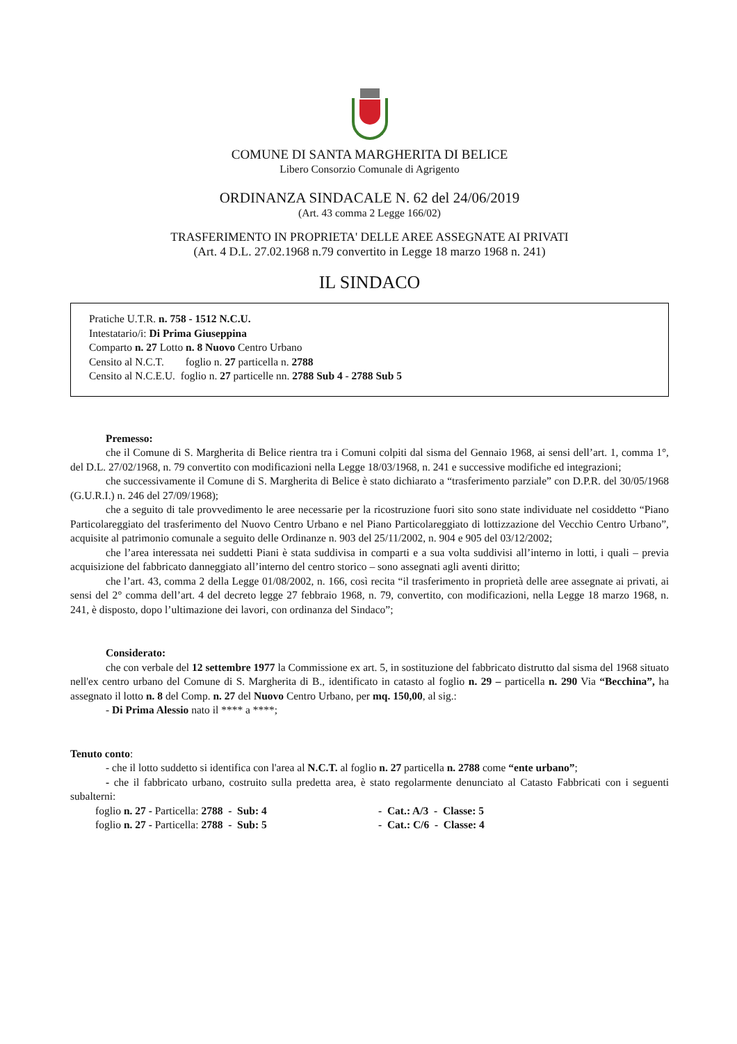COMUNE DI SANTA MARGHERITA DI BELICE
Libero Consorzio Comunale di Agrigento
ORDINANZA SINDACALE N. 62 del 24/06/2019
(Art. 43 comma 2 Legge 166/02)
TRASFERIMENTO IN PROPRIETA' DELLE AREE ASSEGNATE AI PRIVATI
(Art. 4 D.L. 27.02.1968 n.79 convertito in Legge 18 marzo 1968 n. 241)
IL SINDACO
Pratiche U.T.R. n. 758 - 1512 N.C.U.
Intestatario/i: Di Prima Giuseppina
Comparto n. 27 Lotto n. 8 Nuovo Centro Urbano
Censito al N.C.T. foglio n. 27 particella n. 2788
Censito al N.C.E.U. foglio n. 27 particelle nn. 2788 Sub 4 - 2788 Sub 5
Premesso:
che il Comune di S. Margherita di Belice rientra tra i Comuni colpiti dal sisma del Gennaio 1968, ai sensi dell’art. 1, comma 1°, del D.L. 27/02/1968, n. 79 convertito con modificazioni nella Legge 18/03/1968, n. 241 e successive modifiche ed integrazioni;
che successivamente il Comune di S. Margherita di Belice è stato dichiarato a “trasferimento parziale” con D.P.R. del 30/05/1968 (G.U.R.I.) n. 246 del 27/09/1968);
che a seguito di tale provvedimento le aree necessarie per la ricostruzione fuori sito sono state individuate nel cosiddetto “Piano Particolareggiato del trasferimento del Nuovo Centro Urbano e nel Piano Particolareggiato di lottizzazione del Vecchio Centro Urbano”, acquisite al patrimonio comunale a seguito delle Ordinanze n. 903 del 25/11/2002, n. 904 e 905 del 03/12/2002;
che l’area interessata nei suddetti Piani è stata suddivisa in comparti e a sua volta suddivisi all’interno in lotti, i quali – previa acquisizione del fabbricato danneggiato all’interno del centro storico – sono assegnati agli aventi diritto;
che l’art. 43, comma 2 della Legge 01/08/2002, n. 166, così recita “il trasferimento in proprietà delle aree assegnate ai privati, ai sensi del 2° comma dell’art. 4 del decreto legge 27 febbraio 1968, n. 79, convertito, con modificazioni, nella Legge 18 marzo 1968, n. 241, è disposto, dopo l’ultimazione dei lavori, con ordinanza del Sindaco”;
Considerato:
che con verbale del 12 settembre 1977 la Commissione ex art. 5, in sostituzione del fabbricato distrutto dal sisma del 1968 situato nell'ex centro urbano del Comune di S. Margherita di B., identificato in catasto al foglio n. 29 – particella n. 290 Via “Becchina”, ha assegnato il lotto n. 8 del Comp. n. 27 del Nuovo Centro Urbano, per mq. 150,00, al sig.:
- Di Prima Alessio nato il **** a ****;
Tenuto conto:
- che il lotto suddetto si identifica con l'area al N.C.T. al foglio n. 27 particella n. 2788 come “ente urbano”;
- che il fabbricato urbano, costruito sulla predetta area, è stato regolarmente denunciato al Catasto Fabbricati con i seguenti subalterni:
| foglio n. 27 - Particella: 2788 - Sub: 4 | - Cat.: A/3 - Classe: 5 |
| foglio n. 27 - Particella: 2788 - Sub: 5 | - Cat.: C/6 - Classe: 4 |